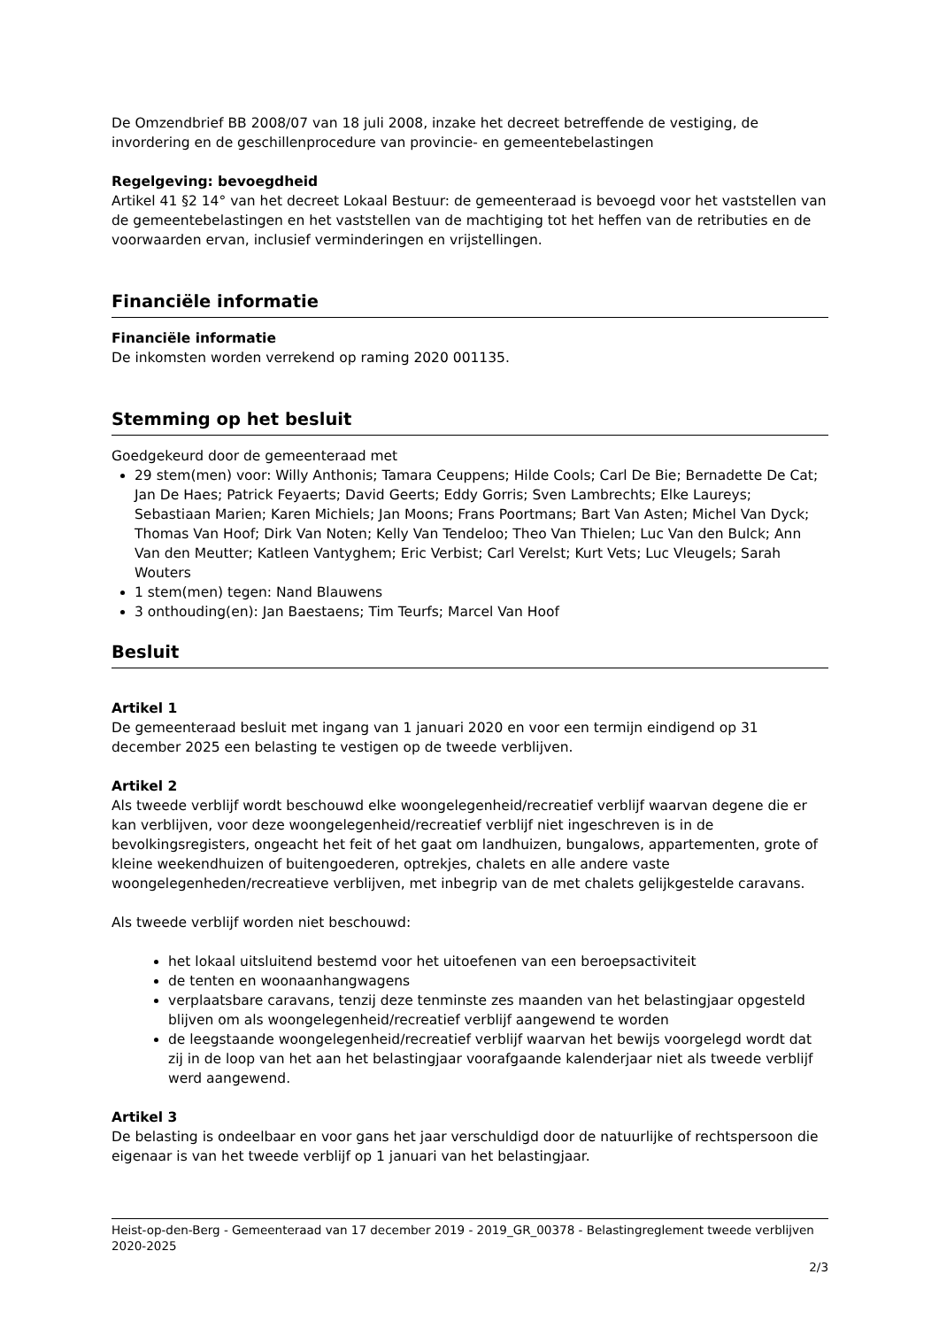De Omzendbrief BB 2008/07 van 18 juli 2008, inzake het decreet betreffende de vestiging, de invordering en de geschillenprocedure van provincie- en gemeentebelastingen
Regelgeving: bevoegdheid
Artikel 41 §2 14° van het decreet Lokaal Bestuur: de gemeenteraad is bevoegd voor het vaststellen van de gemeentebelastingen en het vaststellen van de machtiging tot het heffen van de retributies en de voorwaarden ervan, inclusief verminderingen en vrijstellingen.
Financiële informatie
Financiële informatie
De inkomsten worden verrekend op raming 2020 001135.
Stemming op het besluit
Goedgekeurd door de gemeenteraad met
29 stem(men) voor: Willy Anthonis; Tamara Ceuppens; Hilde Cools; Carl De Bie; Bernadette De Cat; Jan De Haes; Patrick Feyaerts; David Geerts; Eddy Gorris; Sven Lambrechts; Elke Laureys; Sebastiaan Marien; Karen Michiels; Jan Moons; Frans Poortmans; Bart Van Asten; Michel Van Dyck; Thomas Van Hoof; Dirk Van Noten; Kelly Van Tendeloo; Theo Van Thielen; Luc Van den Bulck; Ann Van den Meutter; Katleen Vantyghem; Eric Verbist; Carl Verelst; Kurt Vets; Luc Vleugels; Sarah Wouters
1 stem(men) tegen: Nand Blauwens
3 onthouding(en): Jan Baestaens; Tim Teurfs; Marcel Van Hoof
Besluit
Artikel 1
De gemeenteraad besluit met ingang van 1 januari 2020 en voor een termijn eindigend op 31 december 2025 een belasting te vestigen op de tweede verblijven.
Artikel 2
Als tweede verblijf wordt beschouwd elke woongelegenheid/recreatief verblijf waarvan degene die er kan verblijven, voor deze woongelegenheid/recreatief verblijf niet ingeschreven is in de bevolkingsregisters, ongeacht het feit of het gaat om landhuizen, bungalows, appartementen, grote of kleine weekendhuizen of buitengoederen, optrekjes, chalets en alle andere vaste woongelegenheden/recreatieve verblijven, met inbegrip van de met chalets gelijkgestelde caravans.
Als tweede verblijf worden niet beschouwd:
het lokaal uitsluitend bestemd voor het uitoefenen van een beroepsactiviteit
de tenten en woonaanhangwagens
verplaatsbare caravans, tenzij deze tenminste zes maanden van het belastingjaar opgesteld blijven om als woongelegenheid/recreatief verblijf aangewend te worden
de leegstaande woongelegenheid/recreatief verblijf waarvan het bewijs voorgelegd wordt dat zij in de loop van het aan het belastingjaar voorafgaande kalenderjaar niet als tweede verblijf werd aangewend.
Artikel 3
De belasting is ondeelbaar en voor gans het jaar verschuldigd door de natuurlijke of rechtspersoon die eigenaar is van het tweede verblijf op 1 januari van het belastingjaar.
Heist-op-den-Berg - Gemeenteraad van 17 december 2019 - 2019_GR_00378 - Belastingreglement tweede verblijven 2020-2025
2/3